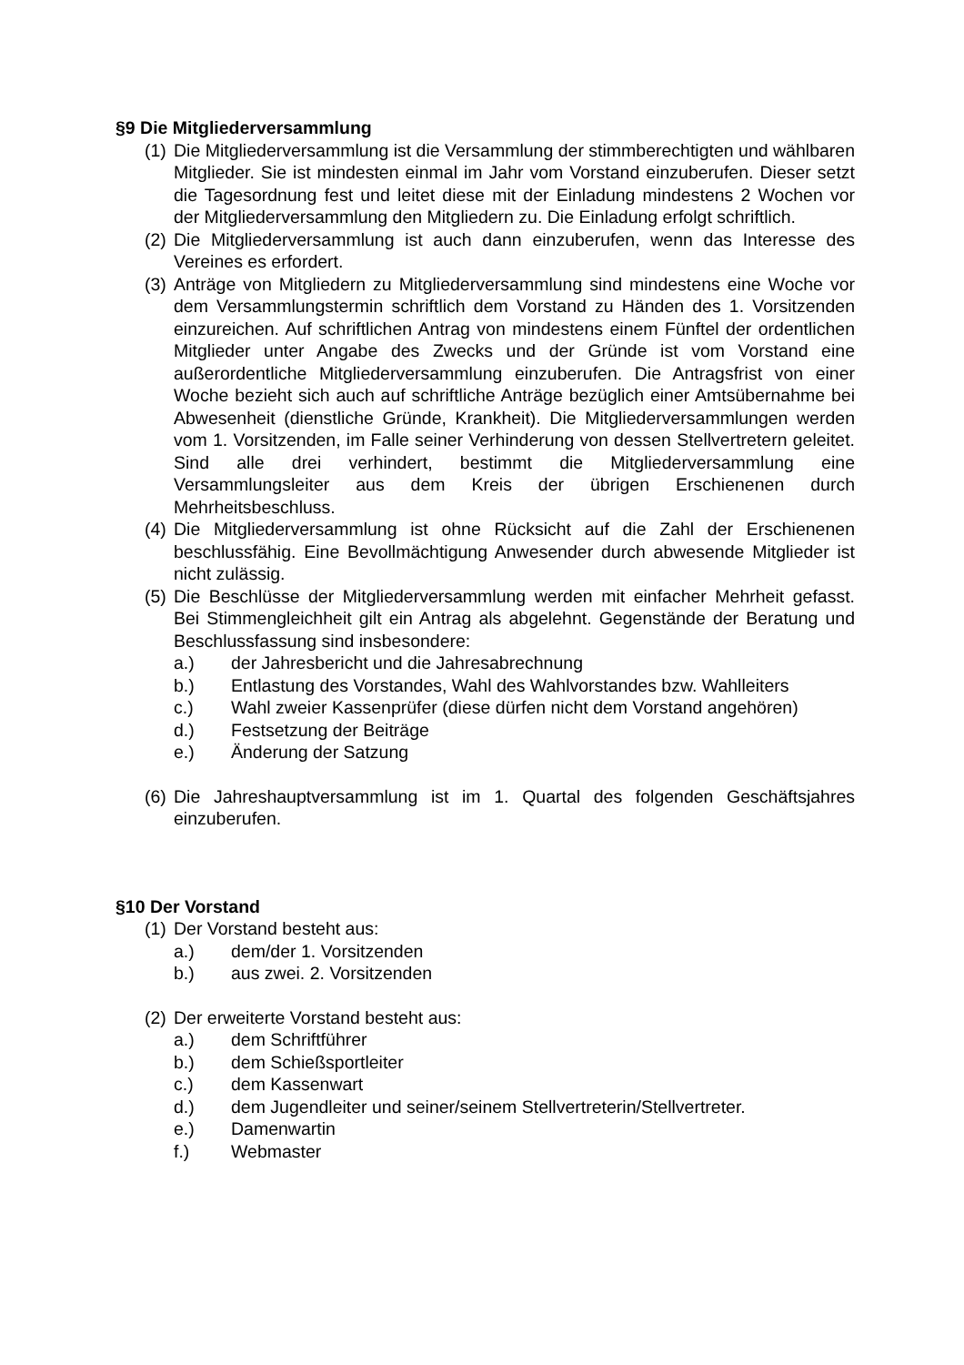§9 Die Mitgliederversammlung
(1) Die Mitgliederversammlung ist die Versammlung der stimmberechtigten und wählbaren Mitglieder. Sie ist mindesten einmal im Jahr vom Vorstand einzuberufen. Dieser setzt die Tagesordnung fest und leitet diese mit der Einladung mindestens 2 Wochen vor der Mitgliederversammlung den Mitgliedern zu. Die Einladung erfolgt schriftlich.
(2) Die Mitgliederversammlung ist auch dann einzuberufen, wenn das Interesse des Vereines es erfordert.
(3) Anträge von Mitgliedern zu Mitgliederversammlung sind mindestens eine Woche vor dem Versammlungstermin schriftlich dem Vorstand zu Händen des 1. Vorsitzenden einzureichen. Auf schriftlichen Antrag von mindestens einem Fünftel der ordentlichen Mitglieder unter Angabe des Zwecks und der Gründe ist vom Vorstand eine außerordentliche Mitgliederversammlung einzuberufen. Die Antragsfrist von einer Woche bezieht sich auch auf schriftliche Anträge bezüglich einer Amtsübernahme bei Abwesenheit (dienstliche Gründe, Krankheit). Die Mitgliederversammlungen werden vom 1. Vorsitzenden, im Falle seiner Verhinderung von dessen Stellvertretern geleitet. Sind alle drei verhindert, bestimmt die Mitgliederversammlung eine Versammlungsleiter aus dem Kreis der übrigen Erschienenen durch Mehrheitsbeschluss.
(4) Die Mitgliederversammlung ist ohne Rücksicht auf die Zahl der Erschienenen beschlussfähig. Eine Bevollmächtigung Anwesender durch abwesende Mitglieder ist nicht zulässig.
(5) Die Beschlüsse der Mitgliederversammlung werden mit einfacher Mehrheit gefasst. Bei Stimmengleichheit gilt ein Antrag als abgelehnt. Gegenstände der Beratung und Beschlussfassung sind insbesondere:
a.) der Jahresbericht und die Jahresabrechnung
b.) Entlastung des Vorstandes, Wahl des Wahlvorstandes bzw. Wahlleiters
c.) Wahl zweier Kassenprüfer (diese dürfen nicht dem Vorstand angehören)
d.) Festsetzung der Beiträge
e.) Änderung der Satzung
(6) Die Jahreshauptversammlung ist im 1. Quartal des folgenden Geschäftsjahres einzuberufen.
§10 Der Vorstand
(1) Der Vorstand besteht aus:
a.) dem/der 1. Vorsitzenden
b.) aus zwei. 2. Vorsitzenden
(2) Der erweiterte Vorstand besteht aus:
a.) dem Schriftführer
b.) dem Schießsportleiter
c.) dem Kassenwart
d.) dem Jugendleiter und seiner/seinem Stellvertreterin/Stellvertreter.
e.) Damenwartin
f.) Webmaster